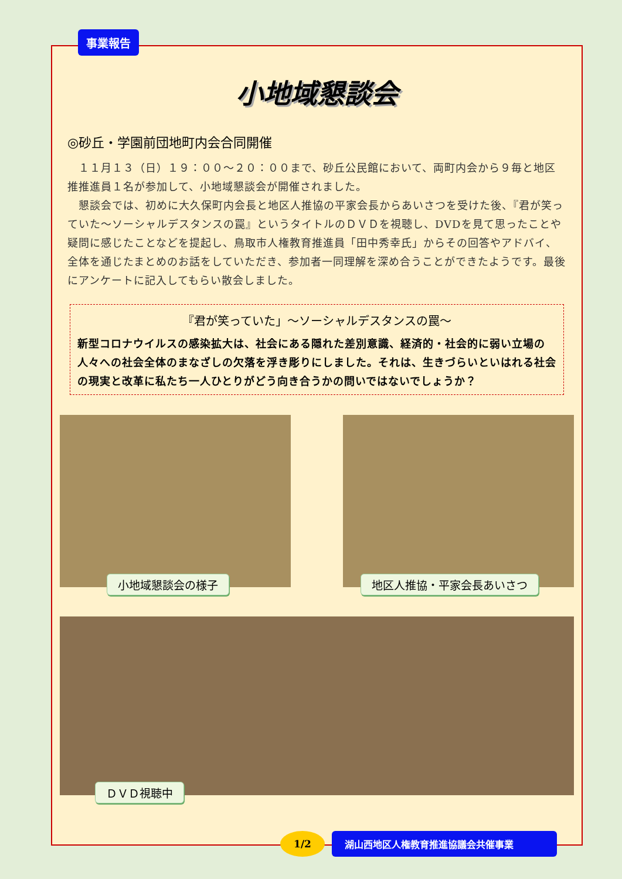事業報告
小地域懇談会
◎砂丘・学園前団地町内会合同開催
　１１月１３（日）１９：００～２０：００まで、砂丘公民館において、両町内会から９毎と地区推推進員１名が参加して、小地域懇談会が開催されました。
　懇談会では、初めに大久保町内会長と地区人推協の平家会長からあいさつを受けた後、『君が笑っていた～ソーシャルデスタンスの罠』というタイトルのＤＶＤを視聴し、DVDを見て思ったことや疑問に感じたことなどを提起し、鳥取市人権教育推進員「田中秀幸氏」からその回答やアドバイ、全体を通じたまとめのお話をしていただき、参加者一同理解を深め合うことができたようです。最後にアンケートに記入してもらい散会しました。
『君が笑っていた」～ソーシャルデスタンスの罠～
新型コロナウイルスの感染拡大は、社会にある隠れた差別意識、経済的・社会的に弱い立場の人々への社会全体のまなざしの欠落を浮き彫りにしました。それは、生きづらいといはれる社会の現実と改革に私たち一人ひとりがどう向き合うかの問いではないでしょうか？
小地域懇談会の様子
地区人推協・平家会長あいさつ
ＤＶＤ視聴中
1/2
湖山西地区人権教育推進協議会共催事業